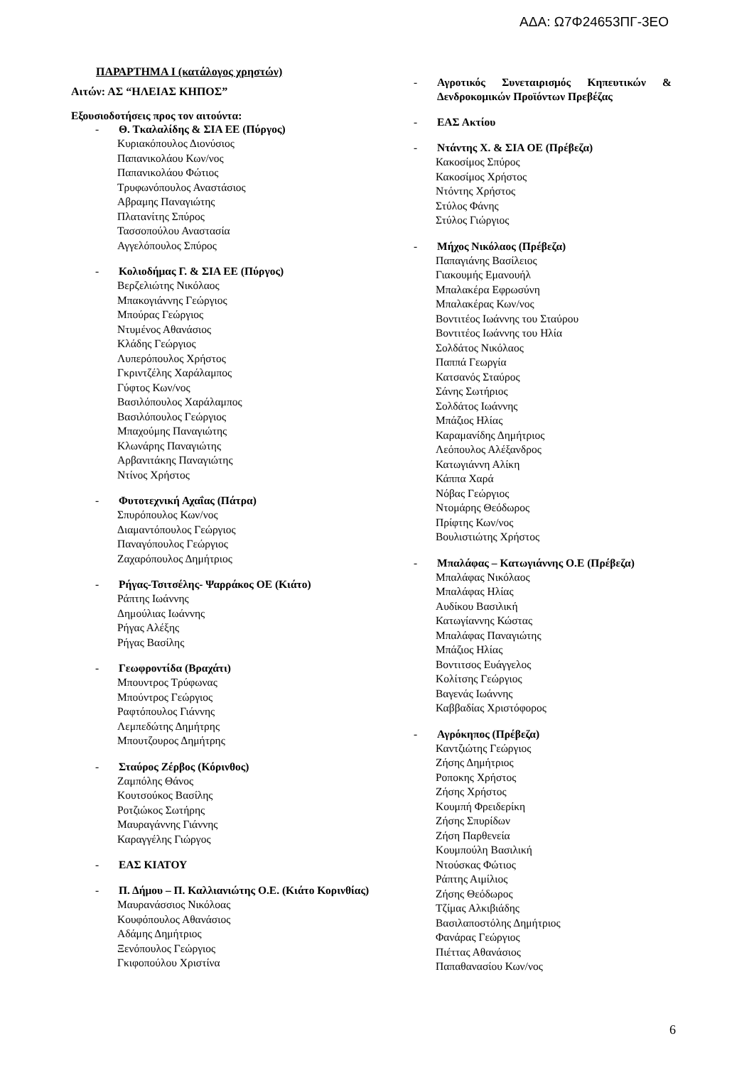ΑΔΑ: Ω7Φ24653ΠΓ-3ΕΟ
ΠΑΡΑΡΤΗΜΑ Ι (κατάλογος χρηστών)
Αιτών: ΑΣ “ΗΛΕΙΑΣ ΚΗΠΟΣ”
Εξουσιοδοτήσεις προς τον αιτούντα:
- Θ. Τκαλαλίδης & ΣΙΑ ΕΕ (Πύργος)
Κυριακόπουλος Διονύσιος
Παπανικολάου Κων/νος
Παπανικολάου Φώτιος
Τρυφωνόπουλος Αναστάσιος
Αβραμης Παναγιώτης
Πλατανίτης Σπύρος
Τασσοπούλου Αναστασία
Αγγελόπουλος Σπύρος
- Κολιοδήμας Γ. & ΣΙΑ ΕΕ (Πύργος)
Βερζελιώτης Νικόλαος
Μπακογιάννης Γεώργιος
Μπούρας Γεώργιος
Ντυμένος Αθανάσιος
Κλάδης Γεώργιος
Λυπερόπουλος Χρήστος
Γκριντζέλης Χαράλαμπος
Γύφτος Κων/νος
Βασιλόπουλος Χαράλαμπος
Βασιλόπουλος Γεώργιος
Μπαχούμης Παναγιώτης
Κλωνάρης Παναγιώτης
Αρβανιτάκης Παναγιώτης
Ντίνος Χρήστος
- Φυτοτεχνική Αχαΐας (Πάτρα)
Σπυρόπουλος Κων/νος
Διαμαντόπουλος Γεώργιος
Παναγόπουλος Γεώργιος
Ζαχαρόπουλος Δημήτριος
- Ρήγας-Τσιτσέλης- Ψαρράκος ΟΕ (Κιάτο)
Ράπτης Ιωάννης
Δημούλιας Ιωάννης
Ρήγας Αλέξης
Ρήγας Βασίλης
- Γεωφροντίδα (Βραχάτι)
Μπουντρος Τρύφωνας
Μπούντρος Γεώργιος
Ραφτόπουλος Γιάννης
Λεμπεδώτης Δημήτρης
Μπουτζουρος Δημήτρης
- Σταύρος Ζέρβος (Κόρινθος)
Ζαμπόλης Θάνος
Κουτσούκος Βασίλης
Ροτζιώκος Σωτήρης
Μαυραγάννης Γιάννης
Καραγγέλης Γιώργος
- ΕΑΣ ΚΙΑΤΟΥ
- Π. Δήμου – Π. Καλλιανιώτης Ο.Ε. (Κιάτο Κορινθίας)
Μαυρανάσσιος Νικόλοας
Κουφόπουλος Αθανάσιος
Αδάμης Δημήτριος
Ξενόπουλος Γεώργιος
Γκιφοπούλου Χριστίνα
- Αγροτικός Συνεταιρισμός Κηπευτικών & Δενδροκομικών Προϊόντων Πρεβέζας
- ΕΑΣ Ακτίου
- Ντάντης Χ. & ΣΙΑ ΟΕ (Πρέβεζα)
Κακοσίμος Σπύρος
Κακοσίμος Χρήστος
Ντόντης Χρήστος
Στύλος Φάνης
Στύλος Γιώργιος
- Μήχος Νικόλαος (Πρέβεζα)
Παπαγιάνης Βασίλειος
Γιακουμής Εμανουήλ
Μπαλακέρα Εφρωσύνη
Μπαλακέρας Κων/νος
Βοντιτέος Ιωάννης του Σταύρου
Βοντιτέος Ιωάννης του Ηλία
Σολδάτος Νικόλαος
Παππά Γεωργία
Κατσανός Σταύρος
Σάνης Σωτήριος
Σολδάτος Ιωάννης
Μπάζιος Ηλίας
Καραμανίδης Δημήτριος
Λεόπουλος Αλέξανδρος
Κατωγιάννη Αλίκη
Κάππα Χαρά
Νόβας Γεώργιος
Ντομάρης Θεόδωρος
Πρίφτης Κων/νος
Βουλιστιώτης Χρήστος
- Μπαλάφας – Κατωγιάννης Ο.Ε (Πρέβεζα)
Μπαλάφας Νικόλαος
Μπαλάφας Ηλίας
Αυδίκου Βασιλική
Κατωγίαννης Κώστας
Μπαλάφας Παναγιώτης
Μπάζιος Ηλίας
Βοντιτσος Ευάγγελος
Κολίτσης Γεώργιος
Βαγενάς Ιωάννης
Καββαδίας Χριστόφορος
- Αγρόκηπος (Πρέβεζα)
Καντζιώτης Γεώργιος
Ζήσης Δημήτριος
Ροποκης Χρήστος
Ζήσης Χρήστος
Κουμπή Φρειδερίκη
Ζήσης Σπυρίδων
Ζήση Παρθενεία
Κουμπούλη Βασιλική
Ντούσκας Φώτιος
Ράπτης Αιμίλιος
Ζήσης Θεόδωρος
Τζίμας Αλκιβιάδης
Βασιλαποστόλης Δημήτριος
Φανάρας Γεώργιος
Πιέττας Αθανάσιος
Παπαθανασίου Κων/νος
6